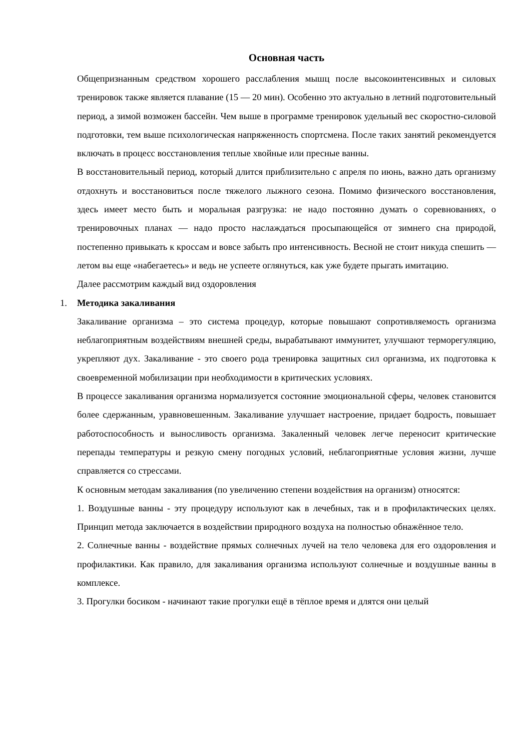Основная часть
Общепризнанным средством хорошего расслабления мышц после высокоинтенсивных и силовых тренировок также является плавание (15 — 20 мин). Особенно это актуально в летний подготовительный период, а зимой возможен бассейн. Чем выше в программе тренировок удельный вес скоростно-силовой подготовки, тем выше психологическая напряженность спортсмена. После таких занятий рекомендуется включать в процесс восстановления теплые хвойные или пресные ванны.
В восстановительный период, который длится приблизительно с апреля по июнь, важно дать организму отдохнуть и восстановиться после тяжелого лыжного сезона. Помимо физического восстановления, здесь имеет место быть и моральная разгрузка: не надо постоянно думать о соревнованиях, о тренировочных планах — надо просто наслаждаться просыпающейся от зимнего сна природой, постепенно привыкать к кроссам и вовсе забыть про интенсивность. Весной не стоит никуда спешить — летом вы еще «набегаетесь» и ведь не успеете оглянуться, как уже будете прыгать имитацию.
Далее рассмотрим каждый вид оздоровления
1. Методика закаливания
Закаливание организма – это система процедур, которые повышают сопротивляемость организма неблагоприятным воздействиям внешней среды, вырабатывают иммунитет, улучшают терморегуляцию, укрепляют дух. Закаливание - это своего рода тренировка защитных сил организма, их подготовка к своевременной мобилизации при необходимости в критических условиях.
В процессе закаливания организма нормализуется состояние эмоциональной сферы, человек становится более сдержанным, уравновешенным. Закаливание улучшает настроение, придает бодрость, повышает работоспособность и выносливость организма. Закаленный человек легче переносит критические перепады температуры и резкую смену погодных условий, неблагоприятные условия жизни, лучше справляется со стрессами.
К основным методам закаливания (по увеличению степени воздействия на организм) относятся:
1. Воздушные ванны - эту процедуру используют как в лечебных, так и в профилактических целях. Принцип метода заключается в воздействии природного воздуха на полностью обнажённое тело.
2. Солнечные ванны - воздействие прямых солнечных лучей на тело человека для его оздоровления и профилактики. Как правило, для закаливания организма используют солнечные и воздушные ванны в комплексе.
3. Прогулки босиком - начинают такие прогулки ещё в тёплое время и длятся они целый